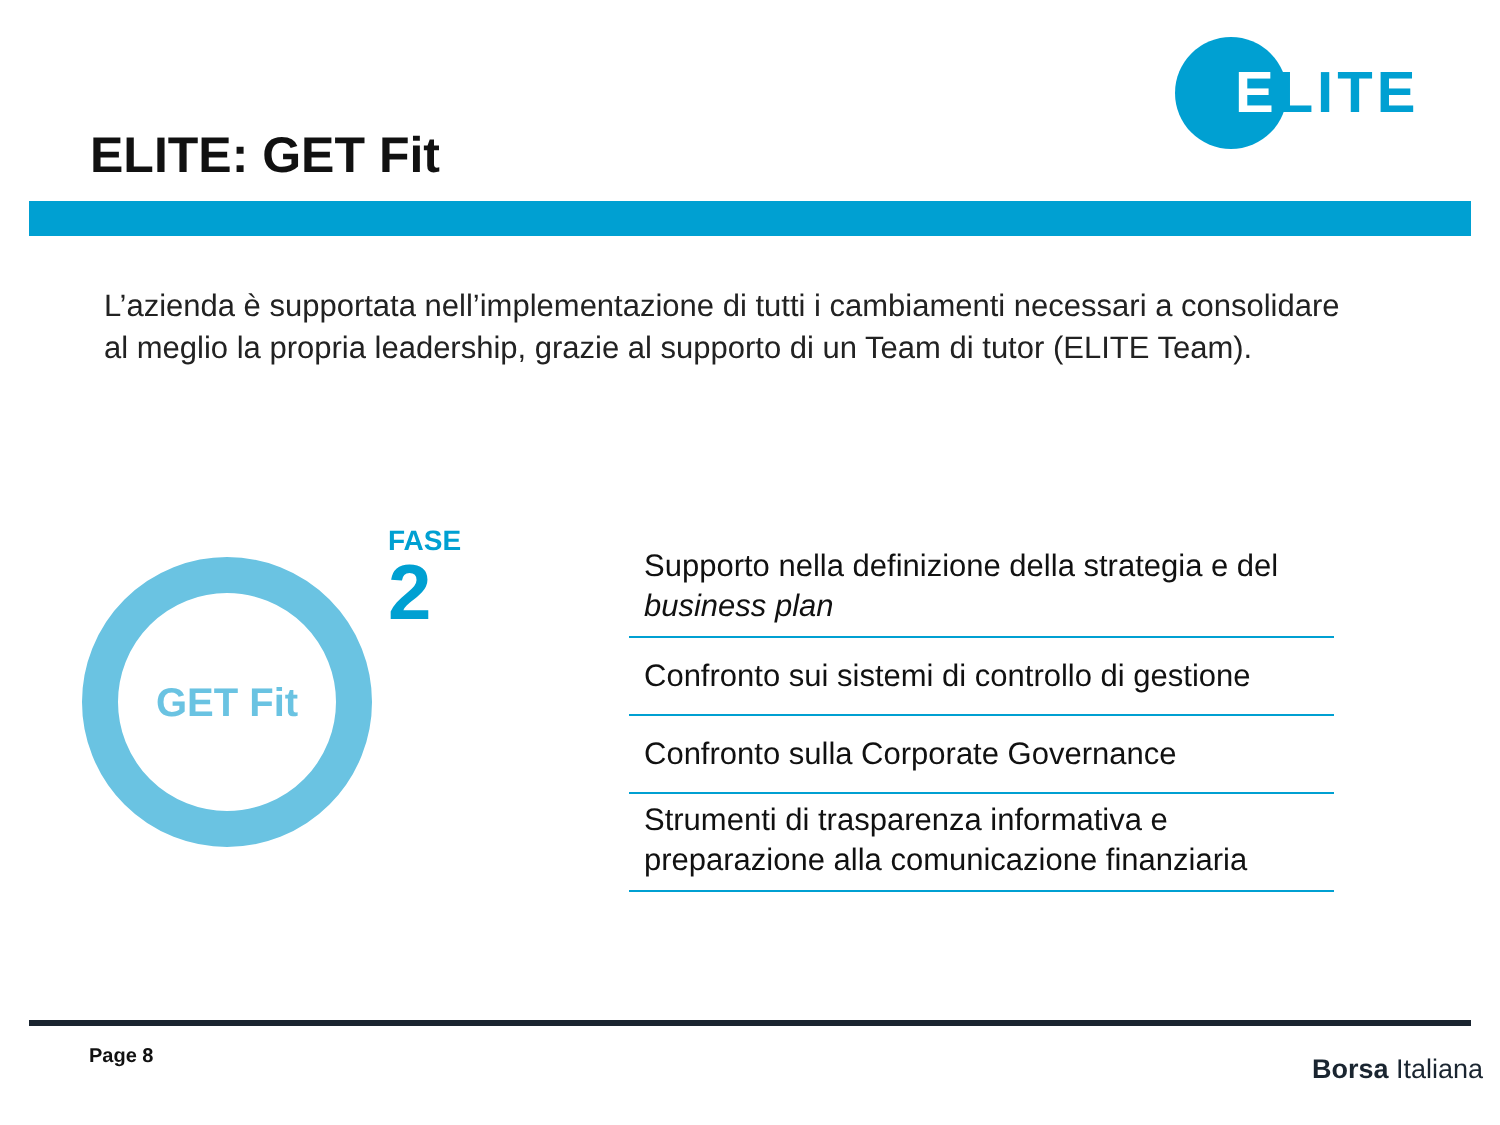ELITE
ELITE: GET Fit
L’azienda è supportata nell’implementazione di tutti i cambiamenti necessari a consolidare al meglio la propria leadership, grazie al supporto di un Team di tutor (ELITE Team).
GET Fit
FASE
2
Supporto nella definizione della strategia e del business plan
Confronto sui sistemi di controllo di gestione
Confronto sulla Corporate Governance
Strumenti di trasparenza informativa e preparazione alla comunicazione finanziaria
Page 8 Borsa Italiana